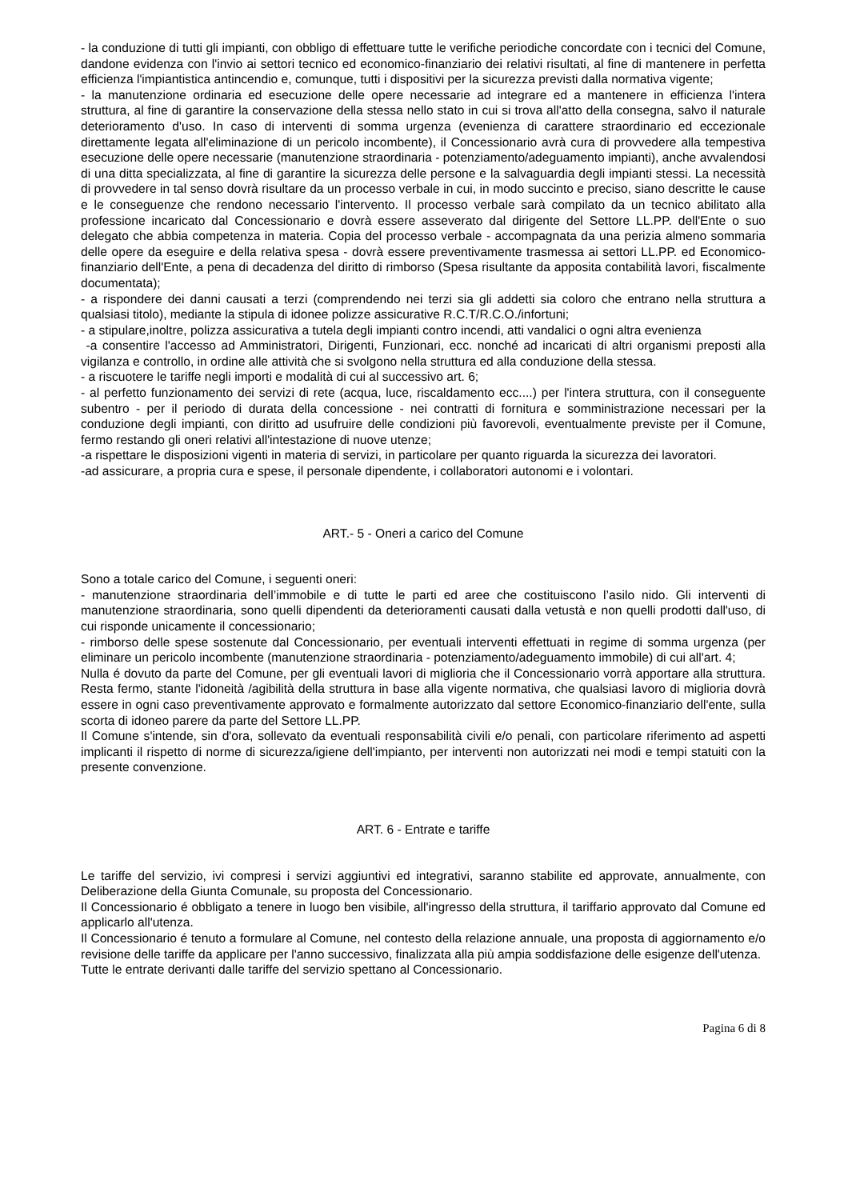- la conduzione di tutti gli impianti, con obbligo di effettuare tutte le verifiche periodiche concordate con i tecnici del Comune, dandone evidenza con l'invio ai settori tecnico ed economico-finanziario dei relativi risultati, al fine di mantenere in perfetta efficienza l'impiantistica antincendio e, comunque, tutti i dispositivi per la sicurezza previsti dalla normativa vigente;
- la manutenzione ordinaria ed esecuzione delle opere necessarie ad integrare ed a mantenere in efficienza l'intera struttura, al fine di garantire la conservazione della stessa nello stato in cui si trova all'atto della consegna, salvo il naturale deterioramento d'uso. In caso di interventi di somma urgenza (evenienza di carattere straordinario ed eccezionale direttamente legata all'eliminazione di un pericolo incombente), il Concessionario avrà cura di provvedere alla tempestiva esecuzione delle opere necessarie (manutenzione straordinaria - potenziamento/adeguamento impianti), anche avvalendosi di una ditta specializzata, al fine di garantire la sicurezza delle persone e la salvaguardia degli impianti stessi. La necessità di provvedere in tal senso dovrà risultare da un processo verbale in cui, in modo succinto e preciso, siano descritte le cause e le conseguenze che rendono necessario l'intervento. Il processo verbale sarà compilato da un tecnico abilitato alla professione incaricato dal Concessionario e dovrà essere asseverato dal dirigente del Settore LL.PP. dell'Ente o suo delegato che abbia competenza in materia. Copia del processo verbale - accompagnata da una perizia almeno sommaria delle opere da eseguire e della relativa spesa - dovrà essere preventivamente trasmessa ai settori LL.PP. ed Economico-finanziario dell'Ente, a pena di decadenza del diritto di rimborso (Spesa risultante da apposita contabilità lavori, fiscalmente documentata);
- a rispondere dei danni causati a terzi (comprendendo nei terzi sia gli addetti sia coloro che entrano nella struttura a qualsiasi titolo), mediante la stipula di idonee polizze assicurative R.C.T/R.C.O./infortuni;
- a stipulare,inoltre, polizza assicurativa a tutela degli impianti contro incendi, atti vandalici o ogni altra evenienza
-a consentire l'accesso ad Amministratori, Dirigenti, Funzionari, ecc. nonché ad incaricati di altri organismi preposti alla vigilanza e controllo, in ordine alle attività che si svolgono nella struttura ed alla conduzione della stessa.
- a riscuotere le tariffe negli importi e modalità di cui al successivo art. 6;
- al perfetto funzionamento dei servizi di rete (acqua, luce, riscaldamento ecc....) per l'intera struttura, con il conseguente subentro - per il periodo di durata della concessione - nei contratti di fornitura e somministrazione necessari per la conduzione degli impianti, con diritto ad usufruire delle condizioni più favorevoli, eventualmente previste per il Comune, fermo restando gli oneri relativi all'intestazione di nuove utenze;
-a rispettare le disposizioni vigenti in materia di servizi, in particolare per quanto riguarda la sicurezza dei lavoratori.
-ad assicurare, a propria cura e spese, il personale dipendente, i collaboratori autonomi e i volontari.
ART.- 5 - Oneri a carico del Comune
Sono a totale carico del Comune, i seguenti oneri:
- manutenzione straordinaria dell’immobile e di tutte le parti ed aree che costituiscono l’asilo nido. Gli interventi di manutenzione straordinaria, sono quelli dipendenti da deterioramenti causati dalla vetustà e non quelli prodotti dall'uso, di cui risponde unicamente il concessionario;
- rimborso delle spese sostenute dal Concessionario, per eventuali interventi effettuati in regime di somma urgenza (per eliminare un pericolo incombente (manutenzione straordinaria - potenziamento/adeguamento immobile) di cui all'art. 4;
Nulla é dovuto da parte del Comune, per gli eventuali lavori di miglioria che il Concessionario vorrà apportare alla struttura. Resta fermo, stante l'idoneità /agibilità della struttura in base alla vigente normativa, che qualsiasi lavoro di miglioria dovrà essere in ogni caso preventivamente approvato e formalmente autorizzato dal settore Economico-finanziario dell'ente, sulla scorta di idoneo parere da parte del Settore LL.PP.
Il Comune s'intende, sin d'ora, sollevato da eventuali responsabilità civili e/o penali, con particolare riferimento ad aspetti implicanti il rispetto di norme di sicurezza/igiene dell'impianto, per interventi non autorizzati nei modi e tempi statuiti con la presente convenzione.
ART. 6 - Entrate e tariffe
Le tariffe del servizio, ivi compresi i servizi aggiuntivi ed integrativi, saranno stabilite ed approvate, annualmente, con Deliberazione della Giunta Comunale, su proposta del Concessionario.
Il Concessionario é obbligato a tenere in luogo ben visibile, all'ingresso della struttura, il tariffario approvato dal Comune ed applicarlo all'utenza.
Il Concessionario é tenuto a formulare al Comune, nel contesto della relazione annuale, una proposta di aggiornamento e/o revisione delle tariffe da applicare per l'anno successivo, finalizzata alla più ampia soddisfazione delle esigenze dell'utenza.
Tutte le entrate derivanti dalle tariffe del servizio spettano al Concessionario.
Pagina 6 di 8